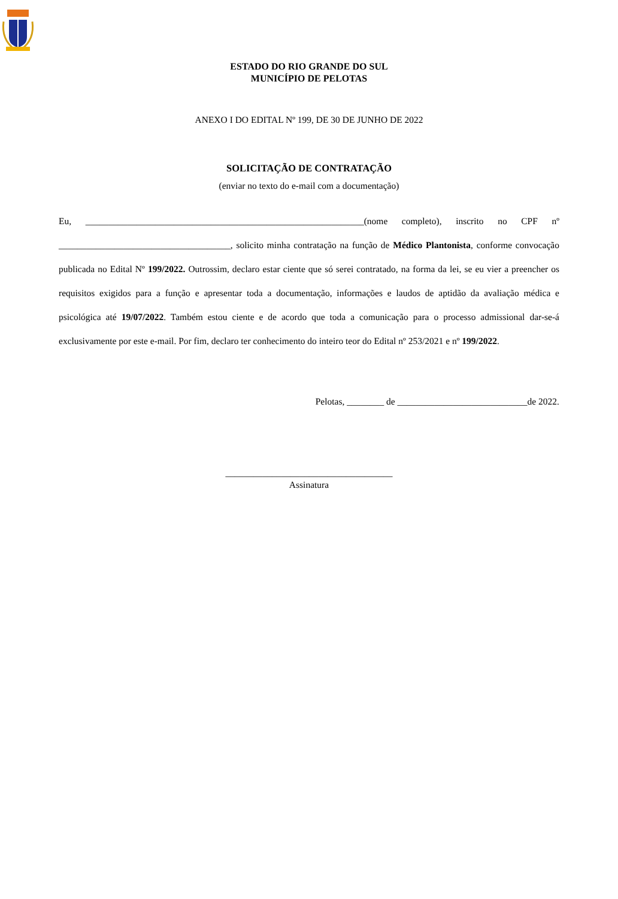ESTADO DO RIO GRANDE DO SUL
MUNICÍPIO DE PELOTAS
ANEXO I DO EDITAL Nº 199, DE 30 DE JUNHO DE 2022
SOLICITAÇÃO DE CONTRATAÇÃO
(enviar no texto do e-mail com a documentação)
Eu, ____________________________________________________________(nome completo), inscrito no CPF nº _____________________________________, solicito minha contratação na função de Médico Plantonista, conforme convocação publicada no Edital Nº 199/2022. Outrossim, declaro estar ciente que só serei contratado, na forma da lei, se eu vier a preencher os requisitos exigidos para a função e apresentar toda a documentação, informações e laudos de aptidão da avaliação médica e psicológica até 19/07/2022. Também estou ciente e de acordo que toda a comunicação para o processo admissional dar-se-á exclusivamente por este e-mail. Por fim, declaro ter conhecimento do inteiro teor do Edital nº 253/2021 e nº 199/2022.
Pelotas, ________ de ____________________________de 2022.
____________________________________
Assinatura